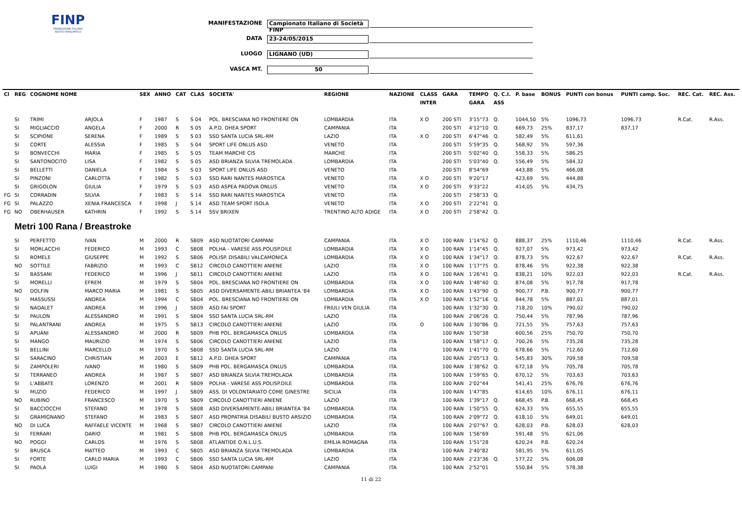FINP
FEDERAZIONE ITALIANA NUOTO PARALIMPICO
MANIFESTAZIONE Campionato Italiano di Società FINP
DATA 23-24/05/2015
LUOGO LIGNANO (UD)
VASCA MT. 50
| Cl | REG | COGNOME NOME | | SEX | ANNO | CAT | CLAS | SOCIETA' | REGIONE | NAZIONE | CLASS | GARA | TEMPO | Q. C.I. | P. base | BONUS | PUNTI con bonus | PUNTI camp. Soc. | REC. Cat. | REC. Ass. |
| --- | --- | --- | --- | --- | --- | --- | --- | --- | --- | --- | --- | --- | --- | --- | --- | --- | --- | --- | --- | --- |
| | | | | | | | | | | | INTER | | GARA | ASS | | | | | | |
| | SI | TRIMI | ARJOLA | F | 1987 | S | S 04 | POL. BRESCIANA NO FRONTIERE ON | LOMBARDIA | ITA | X O | 200 STI | 3'15"73 | Q. | 1044,50 | 5% | 1096,73 | 1096,73 | R.Cat. | R.Ass. |
| | SI | MIGLIACCIO | ANGELA | F | 2000 | R | S 05 | A.P.D. DHEA SPORT | CAMPANIA | ITA | | 200 STI | 4'12"10 | Q. | 669,73 | 25% | 837,17 | 837,17 | | |
| | SI | SCIPIONE | SERENA | F | 1989 | S | S 03 | SSD SANTA LUCIA SRL-RM | LAZIO | ITA | X O | 200 STI | 6'47"46 | Q. | 582,49 | 5% | 611,61 | | | |
| | SI | CORTE | ALESSIA | F | 1985 | S | S 04 | SPORT LIFE ONLUS ASD | VENETO | ITA | | 200 STI | 5'59"35 | Q. | 568,92 | 5% | 597,36 | | | |
| | SI | BONVECCHI | MARIA | F | 1985 | S | S 05 | TEAM MARCHE CIS | MARCHE | ITA | | 200 STI | 5'02"40 | Q. | 558,33 | 5% | 586,25 | | | |
| | SI | SANTONOCITO | LISA | F | 1982 | S | S 05 | ASD BRIANZA SILVIA TREMOLADA | LOMBARDIA | ITA | | 200 STI | 5'03"40 | Q. | 556,49 | 5% | 584,32 | | | |
| | SI | BELLETTI | DANIELA | F | 1984 | S | S 03 | SPORT LIFE ONLUS ASD | VENETO | ITA | | 200 STI | 8'54"69 | | 443,88 | 5% | 466,08 | | | |
| | SI | PINZONI | CARLOTTA | F | 1982 | S | S 03 | SSD RARI NANTES MAROSTICA | VENETO | ITA | X O | 200 STI | 9'20"17 | | 423,69 | 5% | 444,88 | | | |
| | SI | GRIGOLON | GIULIA | F | 1979 | S | S 03 | ASD ASPEA PADOVA ONLUS | VENETO | ITA | X O | 200 STI | 9'33"22 | | 414,05 | 5% | 434,75 | | | |
| FG | SI | CORRADIN | SILVIA | F | 1983 | S | S 14 | SSD RARI NANTES MAROSTICA | VENETO | ITA | | 200 STI | 2'58"33 | Q. | | | | | | |
| FG | SI | PALAZZO | XENIA FRANCESCA | F | 1998 | J | S 14 | ASD TEAM SPORT ISOLA | VENETO | ITA | X O | 200 STI | 2'22"41 | Q. | | | | | | |
| FG | NO | OBERHAUSER | KATHRIN | F | 1992 | S | S 14 | SSV BRIXEN | TRENTINO ALTO ADIGE | ITA | X O | 200 STI | 2'58"42 | Q. | | | | | | |
| | Metri 100 Rana / Breastroke | | | | | | | | | | | | | | | | | | | |
| | SI | PERFETTO | IVAN | M | 2000 | R | SB09 | ASD NUOTATORI CAMPANI | CAMPANIA | ITA | X O | 100 RAN | 1'14"62 | Q. | 888,37 | 25% | 1110,46 | 1110,46 | R.Cat. | R.Ass. |
| | SI | MORLACCHI | FEDERICO | M | 1993 | C | SB08 | POLHA - VARESE ASS.POLISP.DILE | LOMBARDIA | ITA | X O | 100 RAN | 1'14"45 | Q. | 927,07 | 5% | 973,42 | 973,42 | | |
| | SI | ROMELE | GIUSEPPE | M | 1992 | S | SB06 | POLISP. DISABILI VALCAMONICA | LOMBARDIA | ITA | X O | 100 RAN | 1'34"17 | Q. | 878,73 | 5% | 922,67 | 922,67 | R.Cat. | R.Ass. |
| | NO | SOTTILE | FABRIZIO | M | 1993 | C | SB12 | CIRCOLO CANOTTIERI ANIENE | LAZIO | ITA | X O | 100 RAN | 1'17"75 | Q. | 878,46 | 5% | 922,38 | 922,38 | | |
| | SI | BASSANI | FEDERICO | M | 1996 | J | SB11 | CIRCOLO CANOTTIERI ANIENE | LAZIO | ITA | X O | 100 RAN | 1'26"41 | Q. | 838,21 | 10% | 922,03 | 922,03 | R.Cat. | R.Ass. |
| | SI | MORELLI | EFREM | M | 1979 | S | SB04 | POL. BRESCIANA NO FRONTIERE ON | LOMBARDIA | ITA | X O | 100 RAN | 1'48"40 | Q. | 874,08 | 5% | 917,78 | 917,78 | | |
| | NO | DOLFIN | MARCO MARIA | M | 1981 | S | SB05 | ASD DIVERSAMENTE-ABILI BRIANTEA '84 | LOMBARDIA | ITA | X O | 100 RAN | 1'43"90 | Q. | 900,77 | P.B. | 900,77 | 900,77 | | |
| | SI | MASSUSSI | ANDREA | M | 1994 | C | SB04 | POL. BRESCIANA NO FRONTIERE ON | LOMBARDIA | ITA | X O | 100 RAN | 1'52"16 | Q. | 844,78 | 5% | 887,01 | 887,01 | | |
| | SI | NADALET | ANDREA | M | 1996 | J | SB09 | ASD FAI SPORT | FRIULI VEN GIULIA | ITA | | 100 RAN | 1'32"30 | Q. | 718,20 | 10% | 790,02 | 790,02 | | |
| | SI | PAULON | ALESSANDRO | M | 1991 | S | SB04 | SSD SANTA LUCIA SRL-RM | LAZIO | ITA | | 100 RAN | 2'06"26 | Q. | 750,44 | 5% | 787,96 | 787,96 | | |
| | SI | PALANTRANI | ANDREA | M | 1975 | S | SB13 | CIRCOLO CANOTTIERI ANIENE | LAZIO | ITA | O | 100 RAN | 1'30"86 | Q. | 721,55 | 5% | 757,63 | 757,63 | | |
| | SI | APUANI | ALESSANDRO | M | 2000 | R | SB09 | PHB POL. BERGAMASCA ONLUS | LOMBARDIA | ITA | | 100 RAN | 1'50"38 | | 600,56 | 25% | 750,70 | 750,70 | | |
| | SI | MANGO | MAURIZIO | M | 1974 | S | SB06 | CIRCOLO CANOTTIERI ANIENE | LAZIO | ITA | | 100 RAN | 1'58"17 | Q. | 700,26 | 5% | 735,28 | 735,28 | | |
| | SI | BELLINI | MARCELLO | M | 1970 | S | SB08 | SSD SANTA LUCIA SRL-RM | LAZIO | ITA | | 100 RAN | 1'41"70 | Q. | 678,66 | 5% | 712,60 | 712,60 | | |
| | SI | SARACINO | CHRISTIAN | M | 2003 | E | SB12 | A.P.D. DHEA SPORT | CAMPANIA | ITA | | 100 RAN | 2'05"13 | Q. | 545,83 | 30% | 709,58 | 709,58 | | |
| | SI | ZAMPOLERI | IVANO | M | 1980 | S | SB09 | PHB POL. BERGAMASCA ONLUS | LOMBARDIA | ITA | | 100 RAN | 1'38"62 | Q. | 672,18 | 5% | 705,78 | 705,78 | | |
| | SI | TERRANEO | ANDREA | M | 1987 | S | SB07 | ASD BRIANZA SILVIA TREMOLADA | LOMBARDIA | ITA | | 100 RAN | 1'59"65 | Q. | 670,12 | 5% | 703,63 | 703,63 | | |
| | SI | L'ABBATE | LORENZO | M | 2001 | R | SB09 | POLHA - VARESE ASS.POLISP.DILE | LOMBARDIA | ITA | | 100 RAN | 2'02"44 | | 541,41 | 25% | 676,76 | 676,76 | | |
| | SI | MUZIO | FEDERICO | M | 1997 | J | SB09 | ASS. DI VOLONTARIATO COME GINESTRE | SICILIA | ITA | | 100 RAN | 1'47"85 | | 614,65 | 10% | 676,11 | 676,11 | | |
| | NO | RUBINO | FRANCESCO | M | 1970 | S | SB09 | CIRCOLO CANOTTIERI ANIENE | LAZIO | ITA | | 100 RAN | 1'39"17 | Q. | 668,45 | P.B. | 668,45 | 668,45 | | |
| | SI | BACCIOCCHI | STEFANO | M | 1978 | S | SB08 | ASD DIVERSAMENTE-ABILI BRIANTEA '84 | LOMBARDIA | ITA | | 100 RAN | 1'50"55 | Q. | 624,33 | 5% | 655,55 | 655,55 | | |
| | SI | GRAMIGNANO | STEFANO | M | 1983 | S | SB07 | ASD PROPATRIA DISABILI BUSTO ARSIZIO | LOMBARDIA | ITA | | 100 RAN | 2'09"72 | Q. | 618,10 | 5% | 649,01 | 649,01 | | |
| | NO | DI LUCA | RAFFAELE VICENTE | M | 1968 | S | SB07 | CIRCOLO CANOTTIERI ANIENE | LAZIO | ITA | | 100 RAN | 2'07"67 | Q. | 628,03 | P.B. | 628,03 | 628,03 | | |
| | SI | FERRARI | DARIO | M | 1981 | S | SB08 | PHB POL. BERGAMASCA ONLUS | LOMBARDIA | ITA | | 100 RAN | 1'56"69 | | 591,48 | 5% | 621,06 | | | |
| | NO | POGGI | CARLOS | M | 1976 | S | SB08 | ATLANTIDE O.N.L.U.S. | EMILIA ROMAGNA | ITA | | 100 RAN | 1'51"28 | | 620,24 | P.B. | 620,24 | | | |
| | SI | BRUSCA | MATTEO | M | 1993 | C | SB05 | ASD BRIANZA SILVIA TREMOLADA | LOMBARDIA | ITA | | 100 RAN | 2'40"82 | | 581,95 | 5% | 611,05 | | | |
| | SI | FORTE | CARLO MARIA | M | 1993 | C | SB06 | SSD SANTA LUCIA SRL-RM | LAZIO | ITA | | 100 RAN | 2'23"36 | Q. | 577,22 | 5% | 606,08 | | | |
| | SI | PAOLA | LUIGI | M | 1980 | S | SB04 | ASD NUOTATORI CAMPANI | CAMPANIA | ITA | | 100 RAN | 2'52"01 | | 550,84 | 5% | 578,38 | | | |
11 di 22